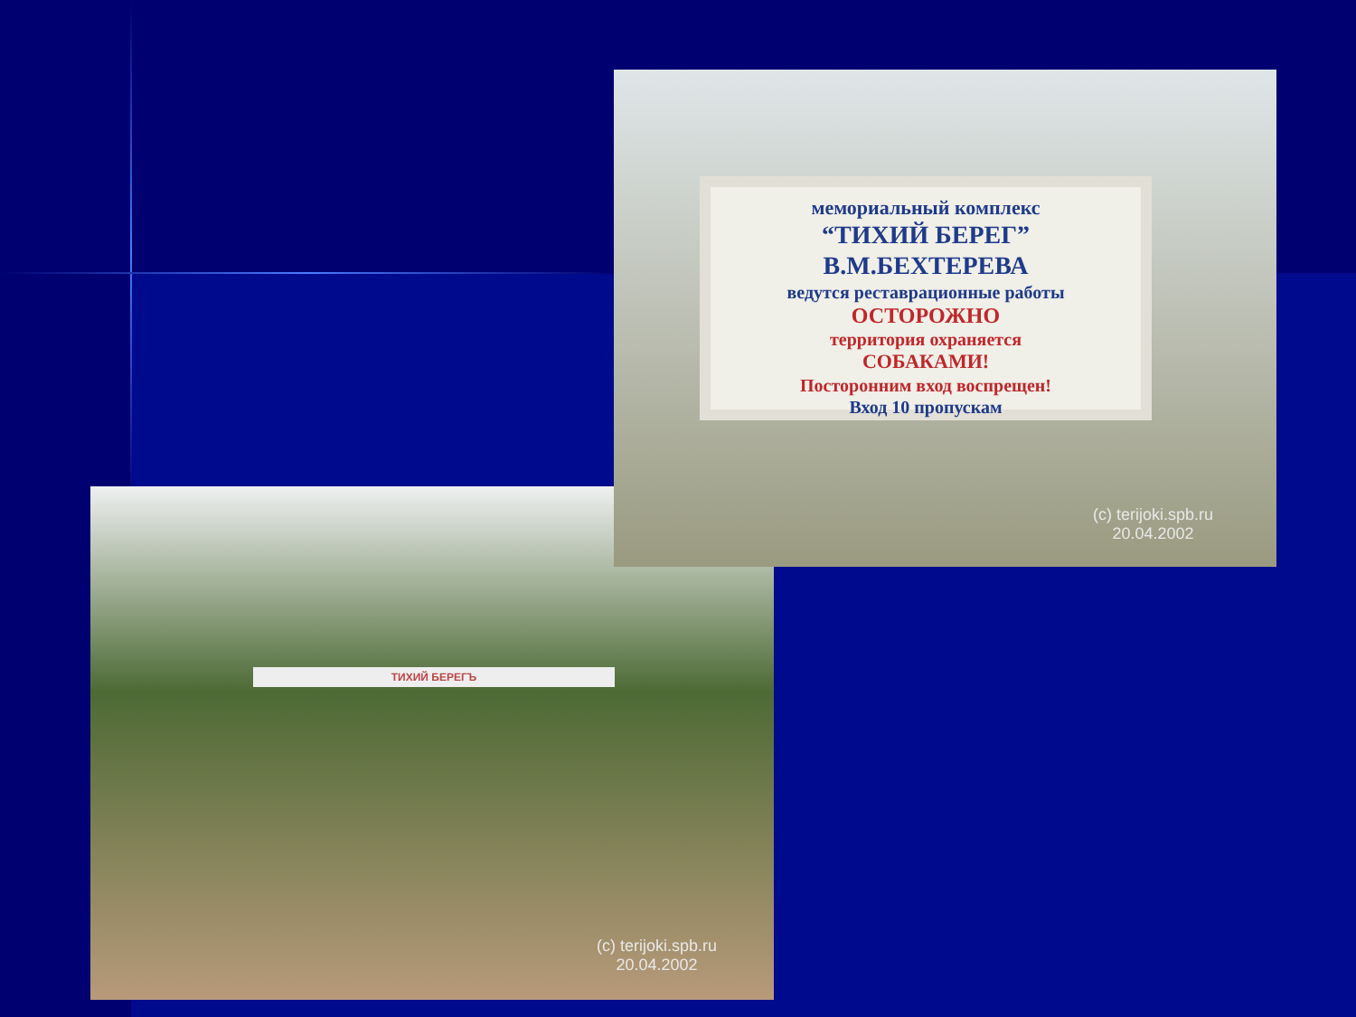ТИХИЙ БЕРЕГЪ
(c) terijoki.spb.ru
20.04.2002
мемориальный комплекс
“ТИХИЙ БЕРЕГ”
В.М.БЕХТЕРЕВА
ведутся реставрационные работы
ОСТОРОЖНО
территория охраняется
СОБАКАМИ!
Посторонним вход воспрещен!
Вход 10 пропускам
(c) terijoki.spb.ru
20.04.2002